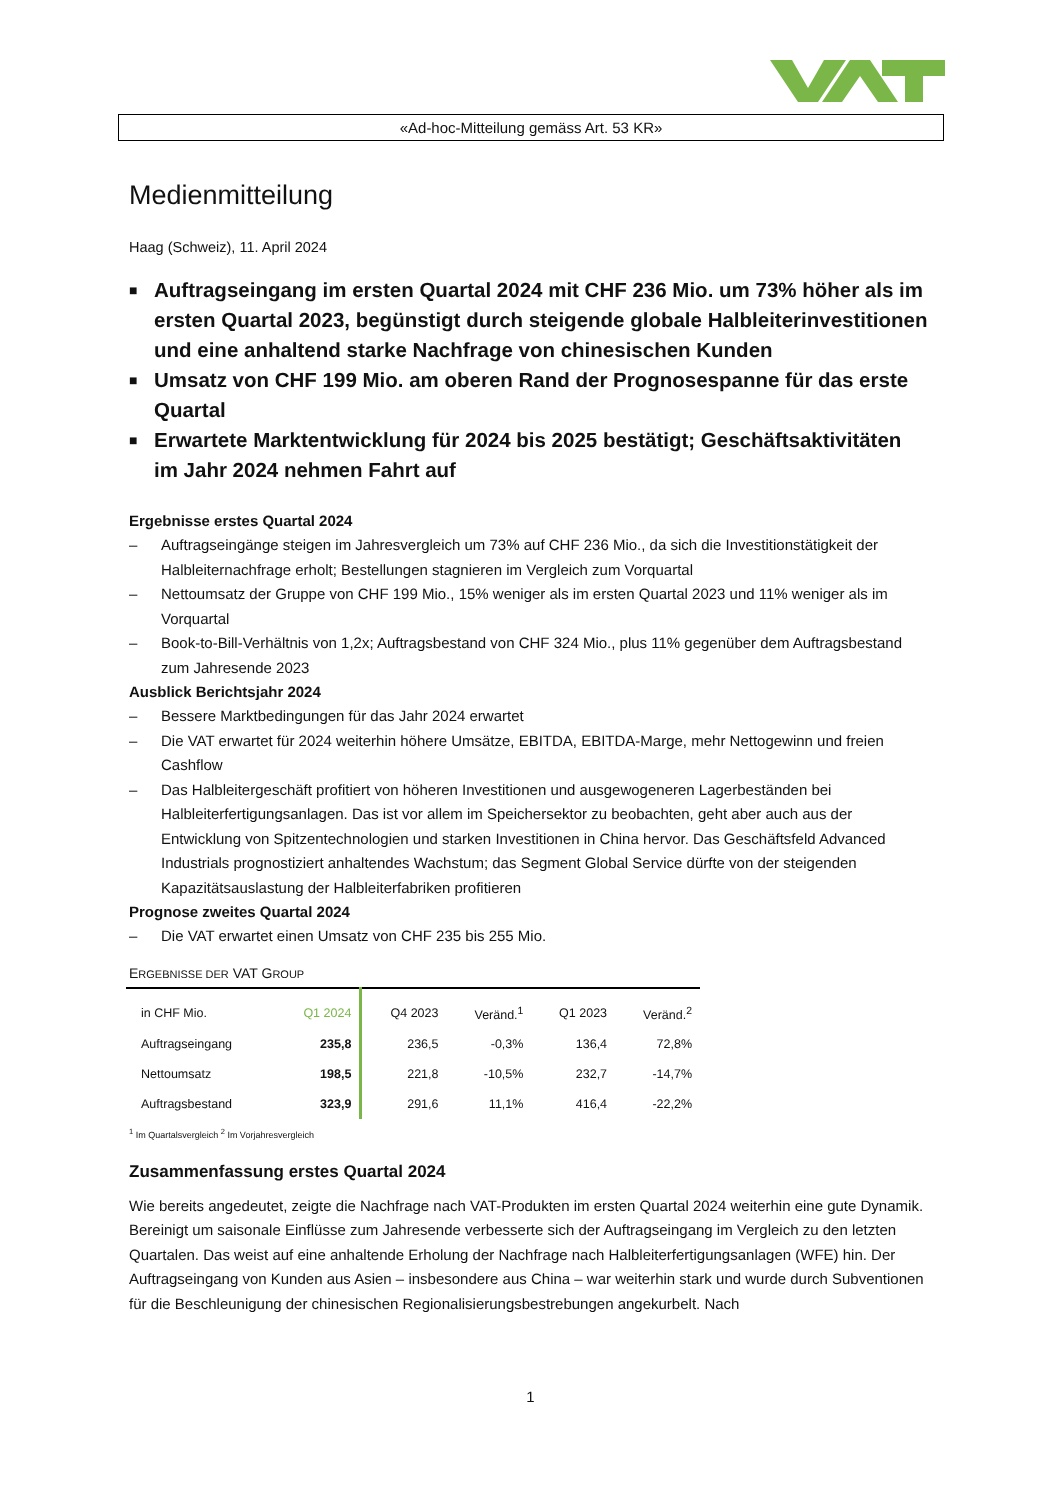«Ad-hoc-Mitteilung gemäss Art. 53 KR»
Medienmitteilung
Haag (Schweiz), 11. April 2024
■ Auftragseingang im ersten Quartal 2024 mit CHF 236 Mio. um 73% höher als im ersten Quartal 2023, begünstigt durch steigende globale Halbleiterinvestitionen und eine anhaltend starke Nachfrage von chinesischen Kunden
■ Umsatz von CHF 199 Mio. am oberen Rand der Prognosespanne für das erste Quartal
■ Erwartete Marktentwicklung für 2024 bis 2025 bestätigt; Geschäftsaktivitäten im Jahr 2024 nehmen Fahrt auf
Ergebnisse erstes Quartal 2024
– Auftragseingänge steigen im Jahresvergleich um 73% auf CHF 236 Mio., da sich die Investitionstätigkeit der Halbleiternachfrage erholt; Bestellungen stagnieren im Vergleich zum Vorquartal
– Nettoumsatz der Gruppe von CHF 199 Mio., 15% weniger als im ersten Quartal 2023 und 11% weniger als im Vorquartal
– Book-to-Bill-Verhältnis von 1,2x; Auftragsbestand von CHF 324 Mio., plus 11% gegenüber dem Auftragsbestand zum Jahresende 2023
Ausblick Berichtsjahr 2024
– Bessere Marktbedingungen für das Jahr 2024 erwartet
– Die VAT erwartet für 2024 weiterhin höhere Umsätze, EBITDA, EBITDA-Marge, mehr Nettogewinn und freien Cashflow
– Das Halbleitergeschäft profitiert von höheren Investitionen und ausgewogeneren Lagerbeständen bei Halbleiterfertigungsanlagen. Das ist vor allem im Speichersektor zu beobachten, geht aber auch aus der Entwicklung von Spitzentechnologien und starken Investitionen in China hervor. Das Geschäftsfeld Advanced Industrials prognostiziert anhaltendes Wachstum; das Segment Global Service dürfte von der steigenden Kapazitätsauslastung der Halbleiterfabriken profitieren
Prognose zweites Quartal 2024
– Die VAT erwartet einen Umsatz von CHF 235 bis 255 Mio.
ERGEBNISSE DER VAT GROUP
| in CHF Mio. | Q1 2024 | Q4 2023 | Veränd.<sup>1</sup> | Q1 2023 | Veränd.<sup>2</sup> |
| Auftragseingang | 235,8 | 236,5 | -0,3% | 136,4 | 72,8% |
| Nettoumsatz | 198,5 | 221,8 | -10,5% | 232,7 | -14,7% |
| Auftragsbestand | 323,9 | 291,6 | 11,1% | 416,4 | -22,2% |
<sup>1</sup> Im Quartalsvergleich <sup>2</sup> Im Vorjahresvergleich
Zusammenfassung erstes Quartal 2024
Wie bereits angedeutet, zeigte die Nachfrage nach VAT-Produkten im ersten Quartal 2024 weiterhin eine gute Dynamik. Bereinigt um saisonale Einflüsse zum Jahresende verbesserte sich der Auftragseingang im Vergleich zu den letzten Quartalen. Das weist auf eine anhaltende Erholung der Nachfrage nach Halbleiterfertigungsanlagen (WFE) hin. Der Auftragseingang von Kunden aus Asien – insbesondere aus China – war weiterhin stark und wurde durch Subventionen für die Beschleunigung der chinesischen Regionalisierungsbestrebungen angekurbelt. Nach
1